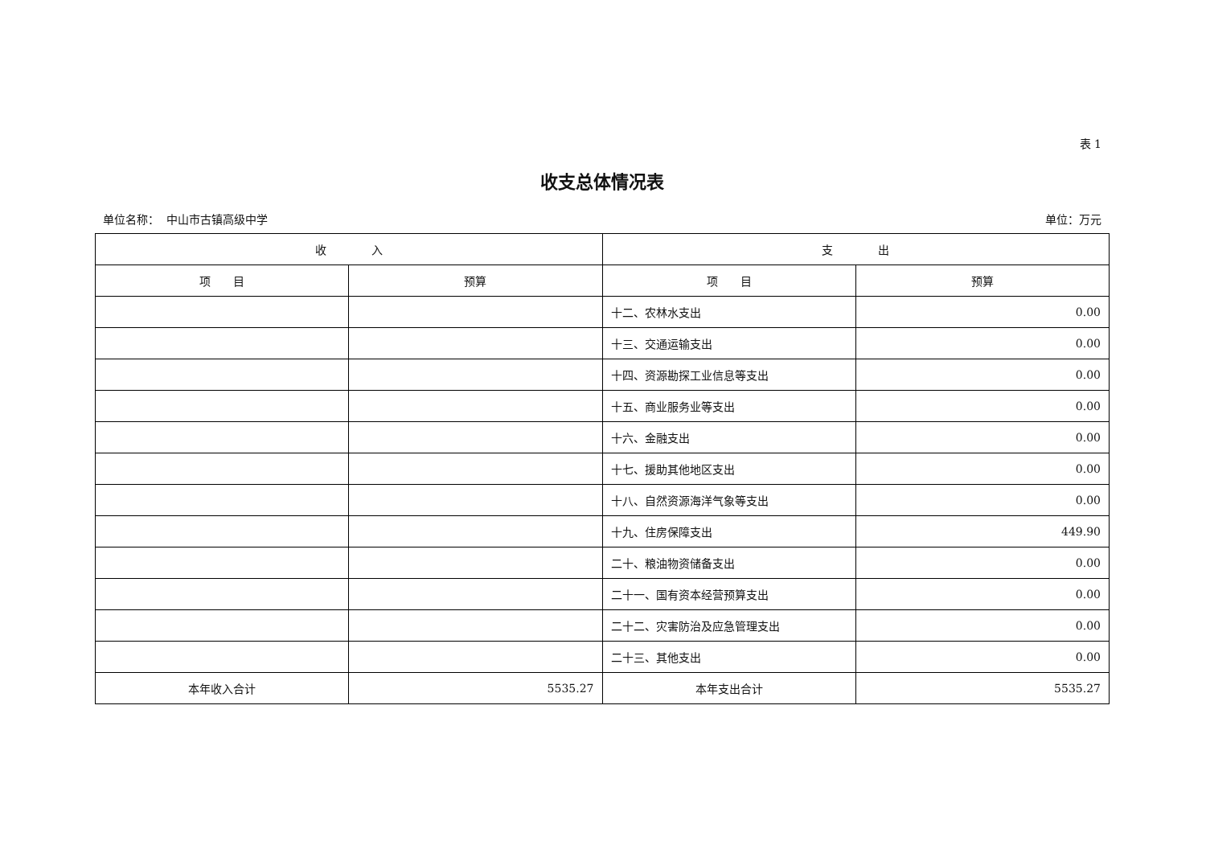表 1
收支总体情况表
单位名称： 中山市古镇高级中学 单位：万元
| 收 入 | | 支 出 | |
| --- | --- | --- | --- |
| 项 目 | 预算 | 项 目 | 预算 |
| | | 十二、农林水支出 | 0.00 |
| | | 十三、交通运输支出 | 0.00 |
| | | 十四、资源勘探工业信息等支出 | 0.00 |
| | | 十五、商业服务业等支出 | 0.00 |
| | | 十六、金融支出 | 0.00 |
| | | 十七、援助其他地区支出 | 0.00 |
| | | 十八、自然资源海洋气象等支出 | 0.00 |
| | | 十九、住房保障支出 | 449.90 |
| | | 二十、粮油物资储备支出 | 0.00 |
| | | 二十一、国有资本经营预算支出 | 0.00 |
| | | 二十二、灾害防治及应急管理支出 | 0.00 |
| | | 二十三、其他支出 | 0.00 |
| 本年收入合计 | 5535.27 | 本年支出合计 | 5535.27 |